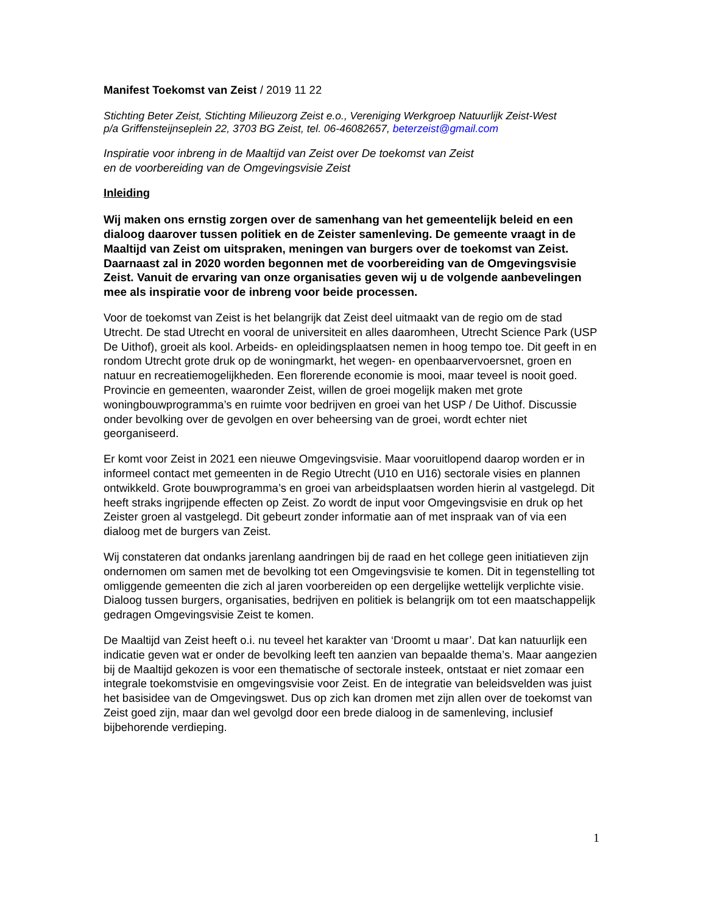Manifest Toekomst van Zeist / 2019 11 22
Stichting Beter Zeist, Stichting Milieuzorg Zeist e.o., Vereniging Werkgroep Natuurlijk Zeist-West
p/a Griffensteijnseplein 22, 3703 BG Zeist, tel. 06-46082657, beterzeist@gmail.com
Inspiratie voor inbreng in de Maaltijd van Zeist over De toekomst van Zeist
en de voorbereiding van de Omgevingsvisie Zeist
Inleiding
Wij maken ons ernstig zorgen over de samenhang van het gemeentelijk beleid en een dialoog daarover tussen politiek en de Zeister samenleving. De gemeente vraagt in de Maaltijd van Zeist om uitspraken, meningen van burgers over de toekomst van Zeist. Daarnaast zal in 2020 worden begonnen met de voorbereiding van de Omgevingsvisie Zeist. Vanuit de ervaring van onze organisaties geven wij u de volgende aanbevelingen mee als inspiratie voor de inbreng voor beide processen.
Voor de toekomst van Zeist is het belangrijk dat Zeist deel uitmaakt van de regio om de stad Utrecht. De stad Utrecht en vooral de universiteit en alles daaromheen, Utrecht Science Park (USP De Uithof), groeit als kool. Arbeids- en opleidingsplaatsen nemen in hoog tempo toe. Dit geeft in en rondom Utrecht grote druk op de woningmarkt, het wegen- en openbaarvervoersnet, groen en natuur en recreatiemogelijkheden. Een florerende economie is mooi, maar teveel is nooit goed. Provincie en gemeenten, waaronder Zeist, willen de groei mogelijk maken met grote woningbouwprogramma’s en ruimte voor bedrijven en groei van het USP / De Uithof. Discussie onder bevolking over de gevolgen en over beheersing van de groei, wordt echter niet georganiseerd.
Er komt voor Zeist in 2021 een nieuwe Omgevingsvisie. Maar vooruitlopend daarop worden er in informeel contact met gemeenten in de Regio Utrecht (U10 en U16) sectorale visies en plannen ontwikkeld. Grote bouwprogramma’s en groei van arbeidsplaatsen worden hierin al vastgelegd. Dit heeft straks ingrijpende effecten op Zeist. Zo wordt de input voor Omgevingsvisie en druk op het Zeister groen al vastgelegd. Dit gebeurt zonder informatie aan of met inspraak van of via een dialoog met de burgers van Zeist.
Wij constateren dat ondanks jarenlang aandringen bij de raad en het college geen initiatieven zijn ondernomen om samen met de bevolking tot een Omgevingsvisie te komen. Dit in tegenstelling tot omliggende gemeenten die zich al jaren voorbereiden op een dergelijke wettelijk verplichte visie. Dialoog tussen burgers, organisaties, bedrijven en politiek is belangrijk om tot een maatschappelijk gedragen Omgevingsvisie Zeist te komen.
De Maaltijd van Zeist heeft o.i. nu teveel het karakter van ‘Droomt u maar’. Dat kan natuurlijk een indicatie geven wat er onder de bevolking leeft ten aanzien van bepaalde thema’s. Maar aangezien bij de Maaltijd gekozen is voor een thematische of sectorale insteek, ontstaat er niet zomaar een integrale toekomstvisie en omgevingsvisie voor Zeist. En de integratie van beleidsvelden was juist het basisidee van de Omgevingswet. Dus op zich kan dromen met zijn allen over de toekomst van Zeist goed zijn, maar dan wel gevolgd door een brede dialoog in de samenleving, inclusief bijbehorende verdieping.
1